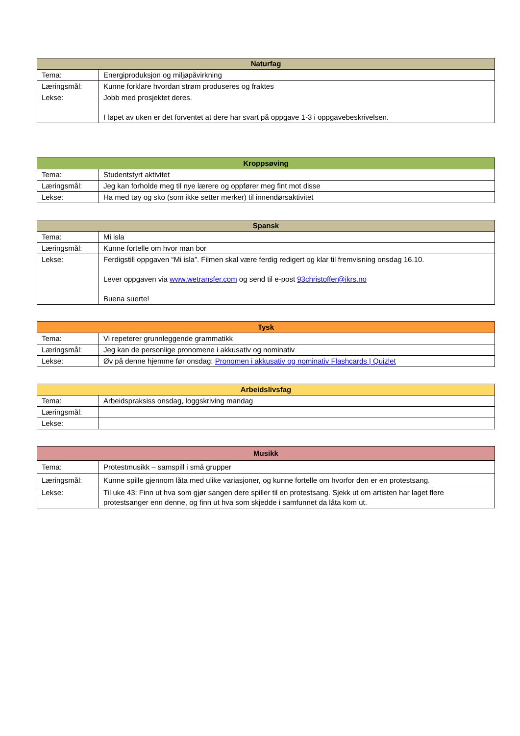| Naturfag | |
| --- | --- |
| Tema: | Energiproduksjon og miljøpåvirkning |
| Læringsmål: | Kunne forklare hvordan strøm produseres og fraktes |
| Lekse: | Jobb med prosjektet deres. I løpet av uken er det forventet at dere har svart på oppgave 1-3 i oppgavebeskrivelsen. |
| Kroppsøving | |
| --- | --- |
| Tema: | Studentstyrt aktivitet |
| Læringsmål: | Jeg kan forholde meg til nye lærere og oppfører meg fint mot disse |
| Lekse: | Ha med tøy og sko (som ikke setter merker) til innendørsaktivitet |
| Spansk | |
| --- | --- |
| Tema: | Mi isla |
| Læringsmål: | Kunne fortelle om hvor man bor |
| Lekse: | Ferdigstill oppgaven “Mi isla”. Filmen skal være ferdig redigert og klar til fremvisning onsdag 16.10. Lever oppgaven via www.wetransfer.com og send til e-post 93christoffer@ikrs.no Buena suerte! |
| Tysk | |
| --- | --- |
| Tema: | Vi repeterer grunnleggende grammatikk |
| Læringsmål: | Jeg kan de personlige pronomene i akkusativ og nominativ |
| Lekse: | Øv på denne hjemme før onsdag: Pronomen i akkusativ og nominativ Flashcards / Quizlet |
| Arbeidslivsfag | |
| --- | --- |
| Tema: | Arbeidspraksiss onsdag, loggskriving mandag |
| Læringsmål: | |
| Lekse: | |
| Musikk | |
| --- | --- |
| Tema: | Protestmusikk – samspill i små grupper |
| Læringsmål: | Kunne spille gjennom låta med ulike variasjoner, og kunne fortelle om hvorfor den er en protestsang. |
| Lekse: | Til uke 43: Finn ut hva som gjør sangen dere spiller til en protestsang. Sjekk ut om artisten har laget flere protestsanger enn denne, og finn ut hva som skjedde i samfunnet da låta kom ut. |